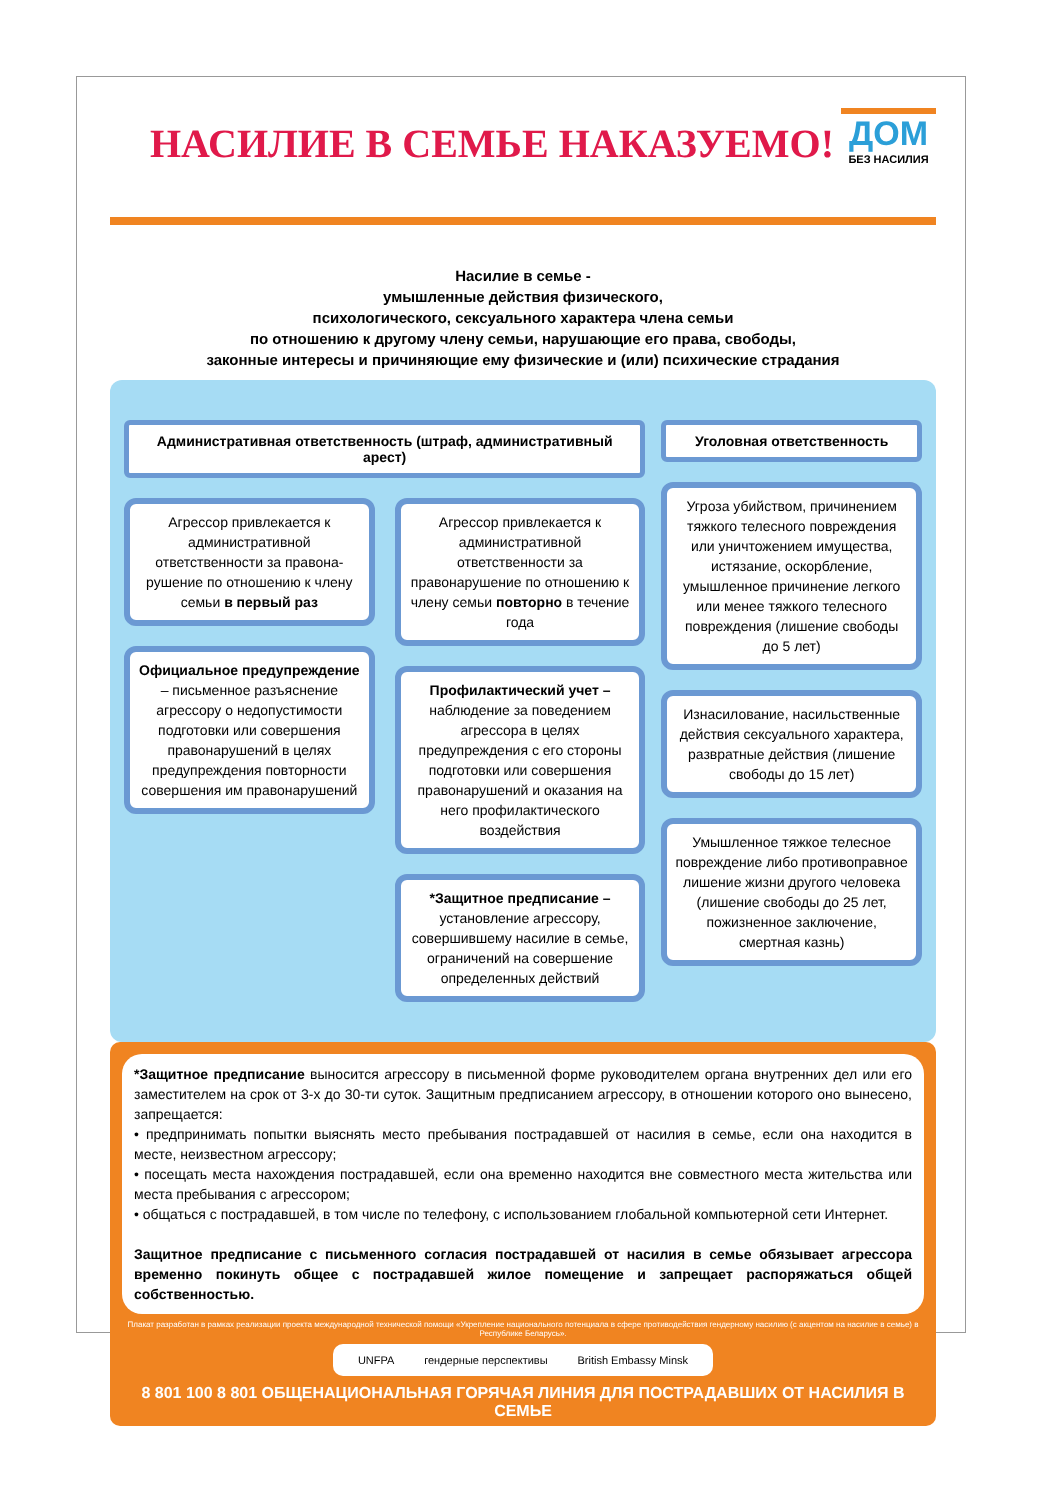НАСИЛИЕ В СЕМЬЕ НАКАЗУЕМО!
ДОМ
БЕЗ НАСИЛИЯ
Насилие в семье -
умышленные действия физического,
психологического, сексуального характера члена семьи
по отношению к другому члену семьи, нарушающие его права, свободы,
законные интересы и причиняющие ему физические и (или) психические страдания
Административная ответственность (штраф, административный арест)
Агрессор привлекается к административной ответственности за правона-рушение по отношению к члену семьи в первый раз
Официальное предупреждение – письменное разъяснение агрессору о недопустимости подготовки или совершения правонарушений в целях предупреждения повторности совершения им правонарушений
Агрессор привлекается к административной ответственности за правонарушение по отношению к члену семьи повторно в течение года
Профилактический учет – наблюдение за поведением агрессора в целях предупреждения с его стороны подготовки или совершения правонарушений и оказания на него профилактического воздействия
*Защитное предписание – установление агрессору, совершившему насилие в семье, ограничений на совершение определенных действий
Уголовная ответственность
Угроза убийством, причинением тяжкого телесного повреждения или уничтожением имущества, истязание, оскорбление, умышленное причинение легкого или менее тяжкого телесного повреждения (лишение свободы до 5 лет)
Изнасилование, насильственные действия сексуального характера, развратные действия (лишение свободы до 15 лет)
Умышленное тяжкое телесное повреждение либо противоправное лишение жизни другого человека (лишение свободы до 25 лет, пожизненное заключение, смертная казнь)
*Защитное предписание выносится агрессору в письменной форме руководителем органа внутренних дел или его заместителем на срок от 3-х до 30-ти суток. Защитным предписанием агрессору, в отношении которого оно вынесено, запрещается:
• предпринимать попытки выяснять место пребывания пострадавшей от насилия в семье, если она находится в месте, неизвестном агрессору;
• посещать места нахождения пострадавшей, если она временно находится вне совместного места жительства или места пребывания с агрессором;
• общаться с пострадавшей, в том числе по телефону, с использованием глобальной компьютерной сети Интернет.
Защитное предписание с письменного согласия пострадавшей от насилия в семье обязывает агрессора временно покинуть общее с пострадавшей жилое помещение и запрещает распоряжаться общей собственностью.
Плакат разработан в рамках реализации проекта международной технической помощи «Укрепление национального потенциала в сфере противодействия гендерному насилию (с акцентом на насилие в семье) в Республике Беларусь».
UNFPA гендерные перспективы British Embassy Minsk
8 801 100 8 801 ОБЩЕНАЦИОНАЛЬНАЯ ГОРЯЧАЯ ЛИНИЯ ДЛЯ ПОСТРАДАВШИХ ОТ НАСИЛИЯ В СЕМЬЕ